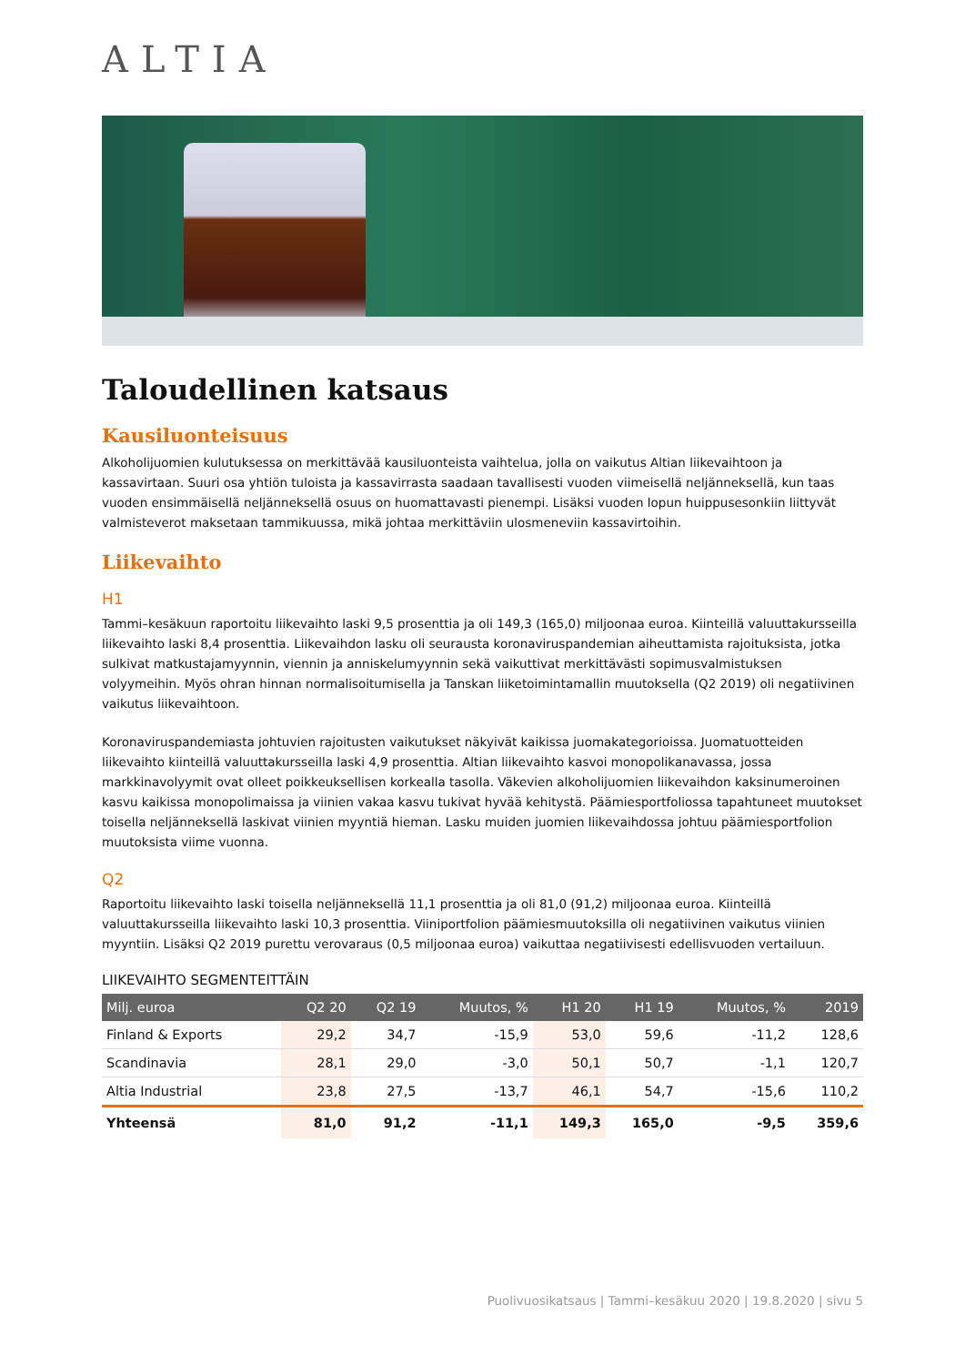ALTIA
Taloudellinen katsaus
Kausiluonteisuus
Alkoholijuomien kulutuksessa on merkittävää kausiluonteista vaihtelua, jolla on vaikutus Altian liikevaihtoon ja kassavirtaan. Suuri osa yhtiön tuloista ja kassavirrasta saadaan tavallisesti vuoden viimeisellä neljänneksellä, kun taas vuoden ensimmäisellä neljänneksellä osuus on huomattavasti pienempi. Lisäksi vuoden lopun huippusesonkiin liittyvät valmisteverot maksetaan tammikuussa, mikä johtaa merkittäviin ulosmeneviin kassavirtoihin.
Liikevaihto
H1
Tammi–kesäkuun raportoitu liikevaihto laski 9,5 prosenttia ja oli 149,3 (165,0) miljoonaa euroa. Kiinteillä valuuttakursseilla liikevaihto laski 8,4 prosenttia. Liikevaihdon lasku oli seurausta koronaviruspandemian aiheuttamista rajoituksista, jotka sulkivat matkustajamyynnin, viennin ja anniskelumyynnin sekä vaikuttivat merkittävästi sopimusvalmistuksen volyymeihin. Myös ohran hinnan normalisoitumisella ja Tanskan liiketoimintamallin muutoksella (Q2 2019) oli negatiivinen vaikutus liikevaihtoon.
Koronaviruspandemiasta johtuvien rajoitusten vaikutukset näkyivät kaikissa juomakategorioissa. Juomatuotteiden liikevaihto kiinteillä valuuttakursseilla laski 4,9 prosenttia. Altian liikevaihto kasvoi monopolikanavassa, jossa markkinavolyymit ovat olleet poikkeuksellisen korkealla tasolla. Väkevien alkoholijuomien liikevaihdon kaksinumeroinen kasvu kaikissa monopolimaissa ja viinien vakaa kasvu tukivat hyvää kehitystä. Päämiesportfoliossa tapahtuneet muutokset toisella neljänneksellä laskivat viinien myyntiä hieman. Lasku muiden juomien liikevaihdossa johtuu päämiesportfolion muutoksista viime vuonna.
Q2
Raportoitu liikevaihto laski toisella neljänneksellä 11,1 prosenttia ja oli 81,0 (91,2) miljoonaa euroa. Kiinteillä valuuttakursseilla liikevaihto laski 10,3 prosenttia. Viiniportfolion päämiesmuutoksilla oli negatiivinen vaikutus viinien myyntiin. Lisäksi Q2 2019 purettu verovaraus (0,5 miljoonaa euroa) vaikuttaa negatiivisesti edellisvuoden vertailuun.
LIIKEVAIHTO SEGMENTEITTÄIN
| Milj. euroa | Q2 20 | Q2 19 | Muutos, % | H1 20 | H1 19 | Muutos, % | 2019 |
| --- | --- | --- | --- | --- | --- | --- | --- |
| Finland & Exports | 29,2 | 34,7 | -15,9 | 53,0 | 59,6 | -11,2 | 128,6 |
| Scandinavia | 28,1 | 29,0 | -3,0 | 50,1 | 50,7 | -1,1 | 120,7 |
| Altia Industrial | 23,8 | 27,5 | -13,7 | 46,1 | 54,7 | -15,6 | 110,2 |
| Yhteensä | 81,0 | 91,2 | -11,1 | 149,3 | 165,0 | -9,5 | 359,6 |
Puolivuosikatsaus | Tammi–kesäkuu 2020 | 19.8.2020 | sivu 5